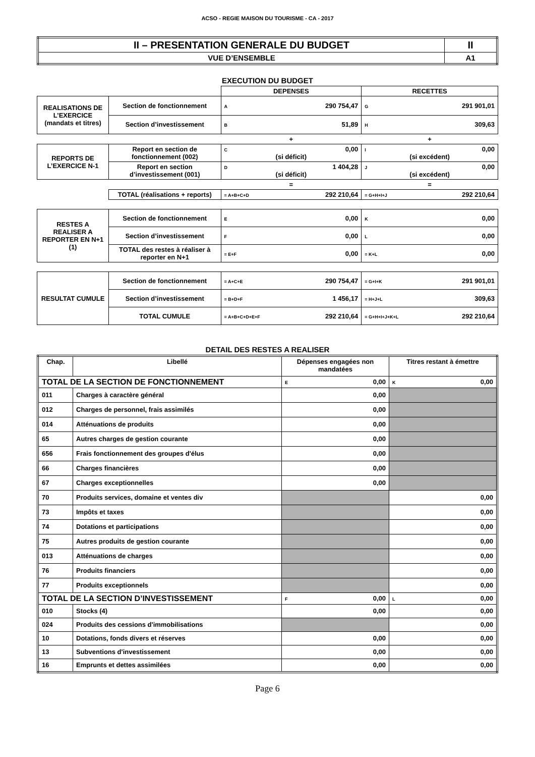ACSO - REGIE MAISON DU TOURISME - CA - 2017
| II – PRESENTATION GENERALE DU BUDGET | II |
| VUE D’ENSEMBLE | A1 |
EXECUTION DU BUDGET
| | | DEPENSES | RECETTES |
| REALISATIONS DE L’EXERCICE (mandats et titres) | Section de fonctionnement | A 290 754,47 | G 291 901,01 |
| | Section d’investissement | B 51,89 | H 309,63 |
| | | + | + |
| REPORTS DE L’EXERCICE N-1 | Report en section de fonctionnement (002) | C 0,00 (si déficit) | I 0,00 (si excédent) |
| | Report en section d’investissement (001) | D 1 404,28 (si déficit) | J 0,00 (si excédent) |
| | | = | = |
| | TOTAL (réalisations + reports) | = A+B+C+D 292 210,64 | = G+H+I+J 292 210,64 |
| RESTES A REALISER A REPORTER EN N+1 (1) | Section de fonctionnement | E 0,00 | K 0,00 |
| | Section d’investissement | F 0,00 | L 0,00 |
| | TOTAL des restes à réaliser à reporter en N+1 | = E+F 0,00 | = K+L 0,00 |
| RESULTAT CUMULE | Section de fonctionnement | = A+C+E 290 754,47 | = G+I+K 291 901,01 |
| | Section d’investissement | = B+D+F 1 456,17 | = H+J+L 309,63 |
| | TOTAL CUMULE | = A+B+C+D+E+F 292 210,64 | = G+H+I+J+K+L 292 210,64 |
DETAIL DES RESTES A REALISER
| Chap. | Libellé | Dépenses engagées non mandatées | Titres restant à émettre |
| --- | --- | --- | --- |
| TOTAL DE LA SECTION DE FONCTIONNEMENT | | E 0,00 | K 0,00 |
| 011 | Charges à caractère général | 0,00 | |
| 012 | Charges de personnel, frais assimilés | 0,00 | |
| 014 | Atténuations de produits | 0,00 | |
| 65 | Autres charges de gestion courante | 0,00 | |
| 656 | Frais fonctionnement des groupes d'élus | 0,00 | |
| 66 | Charges financières | 0,00 | |
| 67 | Charges exceptionnelles | 0,00 | |
| 70 | Produits services, domaine et ventes div | | 0,00 |
| 73 | Impôts et taxes | | 0,00 |
| 74 | Dotations et participations | | 0,00 |
| 75 | Autres produits de gestion courante | | 0,00 |
| 013 | Atténuations de charges | | 0,00 |
| 76 | Produits financiers | | 0,00 |
| 77 | Produits exceptionnels | | 0,00 |
| TOTAL DE LA SECTION D’INVESTISSEMENT | | F 0,00 | L 0,00 |
| 010 | Stocks (4) | 0,00 | 0,00 |
| 024 | Produits des cessions d'immobilisations | | 0,00 |
| 10 | Dotations, fonds divers et réserves | 0,00 | 0,00 |
| 13 | Subventions d'investissement | 0,00 | 0,00 |
| 16 | Emprunts et dettes assimilées | 0,00 | 0,00 |
Page 6